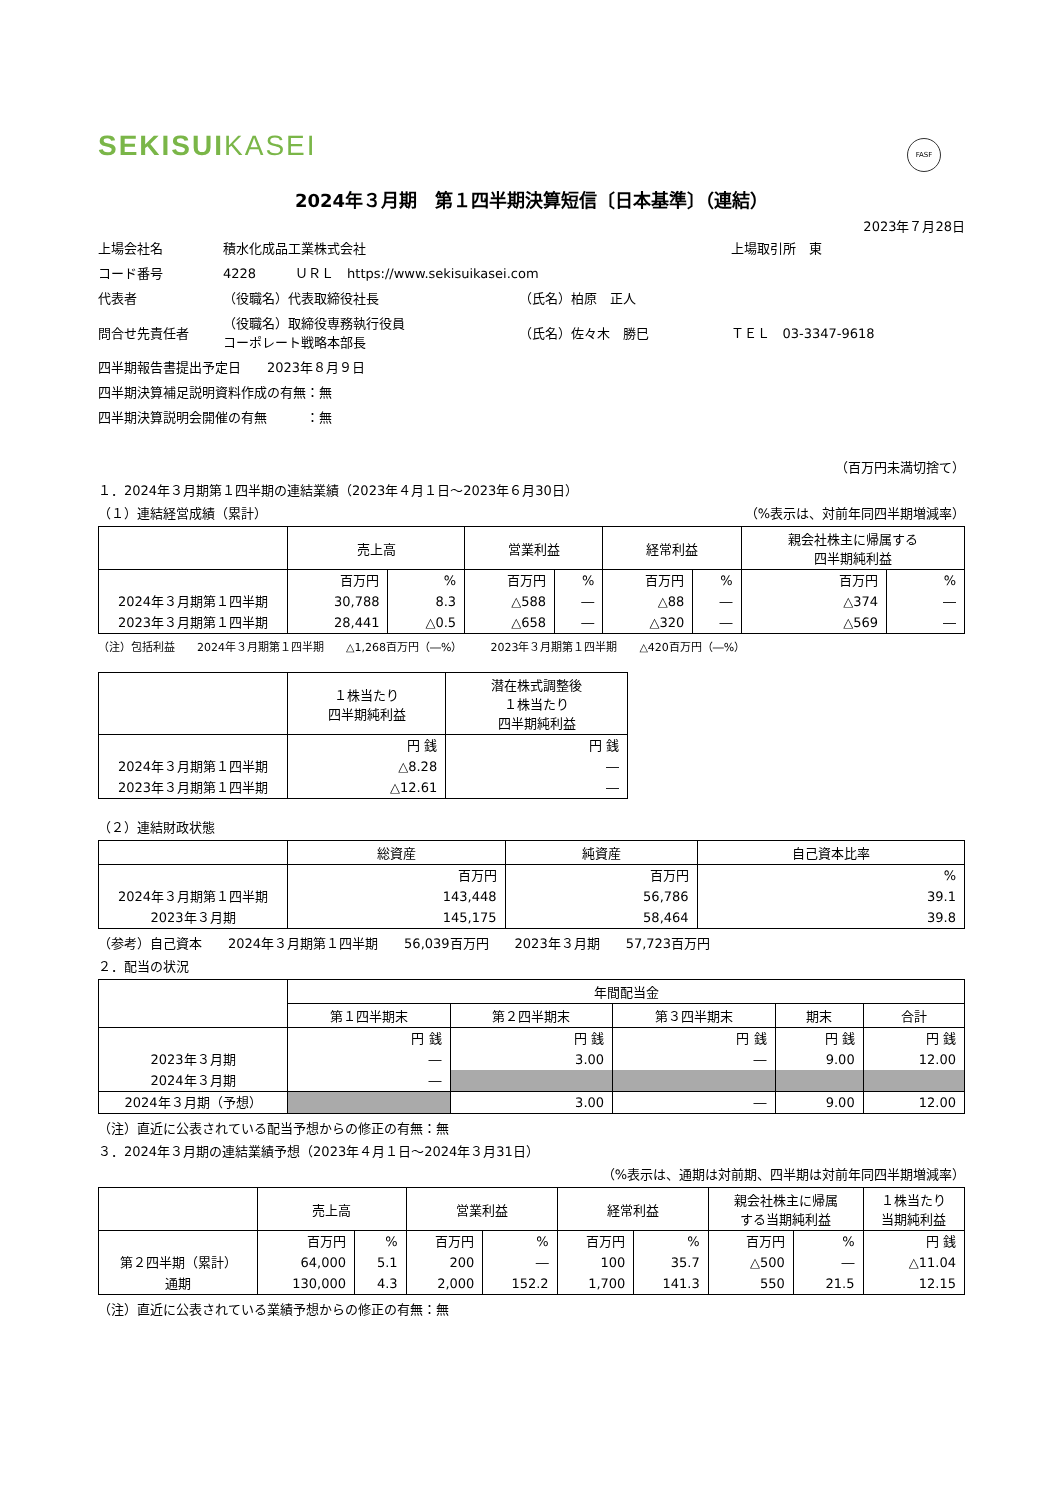SEKISUIKASEI
FASF
2024年３月期　第１四半期決算短信〔日本基準〕（連結）
2023年７月28日
| 上場会社名 | 積水化成品工業株式会社 | | | 上場取引所 東 |
| コード番号 | 4228 ＵＲＬ https://www.sekisuikasei.com | | | |
| 代表者 | （役職名）代表取締役社長 | （氏名）柏原 正人 | | |
| 問合せ先責任者 | （役職名）取締役専務執行役員 コーポレート戦略本部長 | （氏名）佐々木 勝巳 | ＴＥＬ 03-3347-9618 | |
| 四半期報告書提出予定日 2023年８月９日 | | | | |
| 四半期決算補足説明資料作成の有無：無 | | | | |
| 四半期決算説明会開催の有無 ：無 | | | | |
（百万円未満切捨て）
１．2024年３月期第１四半期の連結業績（2023年４月１日～2023年６月30日）
（１）連結経営成績（累計） （%表示は、対前年同四半期増減率）
| | 売上高 | | 営業利益 | | 経常利益 | | 親会社株主に帰属する 四半期純利益 | |
| --- | --- | --- | --- | --- | --- | --- | --- | --- |
| | 百万円 | % | 百万円 | % | 百万円 | % | 百万円 | % |
| 2024年３月期第１四半期 | 30,788 | 8.3 | △588 | ― | △88 | ― | △374 | ― |
| 2023年３月期第１四半期 | 28,441 | △0.5 | △658 | ― | △320 | ― | △569 | ― |
（注）包括利益　　2024年３月期第１四半期　　△1,268百万円（―%）　　　2023年３月期第１四半期　　△420百万円（―%）
| | １株当たり 四半期純利益 | 潜在株式調整後 １株当たり 四半期純利益 |
| --- | --- | --- |
| | 円 銭 | 円 銭 |
| 2024年３月期第１四半期 | △8.28 | ― |
| 2023年３月期第１四半期 | △12.61 | ― |
（２）連結財政状態
| | 総資産 | 純資産 | 自己資本比率 |
| --- | --- | --- | --- |
| | 百万円 | 百万円 | % |
| 2024年３月期第１四半期 | 143,448 | 56,786 | 39.1 |
| 2023年３月期 | 145,175 | 58,464 | 39.8 |
（参考）自己資本　　2024年３月期第１四半期　　56,039百万円　　2023年３月期　　57,723百万円
２．配当の状況
| | 年間配当金 | | | | |
| --- | --- | --- | --- | --- | --- |
| | 第１四半期末 | 第２四半期末 | 第３四半期末 | 期末 | 合計 |
| | 円 銭 | 円 銭 | 円 銭 | 円 銭 | 円 銭 |
| 2023年３月期 | ― | 3.00 | ― | 9.00 | 12.00 |
| 2024年３月期 | ― | | | | |
| 2024年３月期（予想） | | 3.00 | ― | 9.00 | 12.00 |
（注）直近に公表されている配当予想からの修正の有無：無
３．2024年３月期の連結業績予想（2023年４月１日～2024年３月31日）
（%表示は、通期は対前期、四半期は対前年同四半期増減率）
| | 売上高 | | 営業利益 | | 経常利益 | | 親会社株主に帰属 する当期純利益 | | １株当たり 当期純利益 |
| --- | --- | --- | --- | --- | --- | --- | --- | --- | --- |
| | 百万円 | % | 百万円 | % | 百万円 | % | 百万円 | % | 円 銭 |
| 第２四半期（累計） | 64,000 | 5.1 | 200 | ― | 100 | 35.7 | △500 | ― | △11.04 |
| 通期 | 130,000 | 4.3 | 2,000 | 152.2 | 1,700 | 141.3 | 550 | 21.5 | 12.15 |
（注）直近に公表されている業績予想からの修正の有無：無